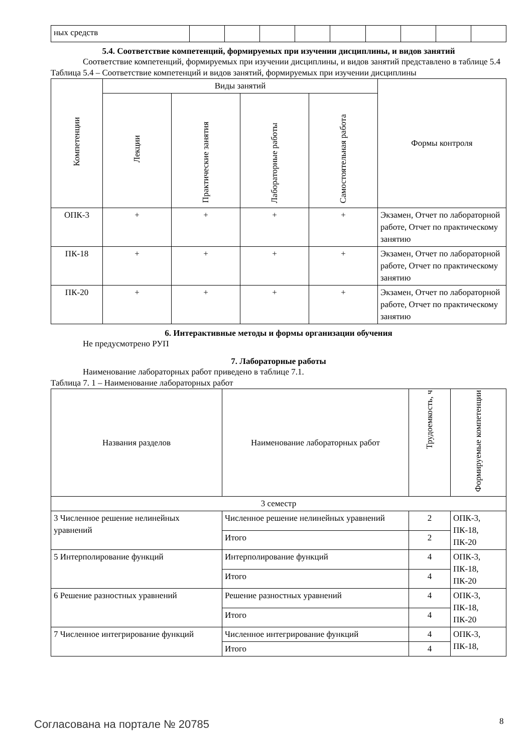| ных средств | | | | | | | | | |
5.4. Соответствие компетенций, формируемых при изучении дисциплины, и видов занятий
Соответствие компетенций, формируемых при изучении дисциплины, и видов занятий представлено в таблице 5.4
Таблица 5.4 – Соответствие компетенций и видов занятий, формируемых при изучении дисциплины
| Компетенции | Виды занятий | | | | Формы контроля |
| --- | --- | --- | --- | --- | --- |
| | Лекции | Практические занятия | Лабораторные работы | Самостоятельная работа | |
| ОПК-3 | + | + | + | + | Экзамен, Отчет по лабораторной работе, Отчет по практическому занятию |
| ПК-18 | + | + | + | + | Экзамен, Отчет по лабораторной работе, Отчет по практическому занятию |
| ПК-20 | + | + | + | + | Экзамен, Отчет по лабораторной работе, Отчет по практическому занятию |
6. Интерактивные методы и формы организации обучения
Не предусмотрено РУП
7. Лабораторные работы
Наименование лабораторных работ приведено в таблице 7.1.
Таблица 7. 1 – Наименование лабораторных работ
| Названия разделов | Наименование лабораторных работ | Трудоемкость, ч | Формируемые компетенции |
| --- | --- | --- | --- |
| 3 семестр | | | |
| 3 Численное решение нелинейных уравнений | Численное решение нелинейных уравнений | 2 | ОПК-3, ПК-18, ПК-20 |
| | Итого | 2 | |
| 5 Интерполирование функций | Интерполирование функций | 4 | ОПК-3, ПК-18, ПК-20 |
| | Итого | 4 | |
| 6 Решение разностных уравнений | Решение разностных уравнений | 4 | ОПК-3, ПК-18, ПК-20 |
| | Итого | 4 | |
| 7 Численное интегрирование функций | Численное интегрирование функций | 4 | ОПК-3, ПК-18, |
| | Итого | 4 | |
Согласована на портале № 20785 8